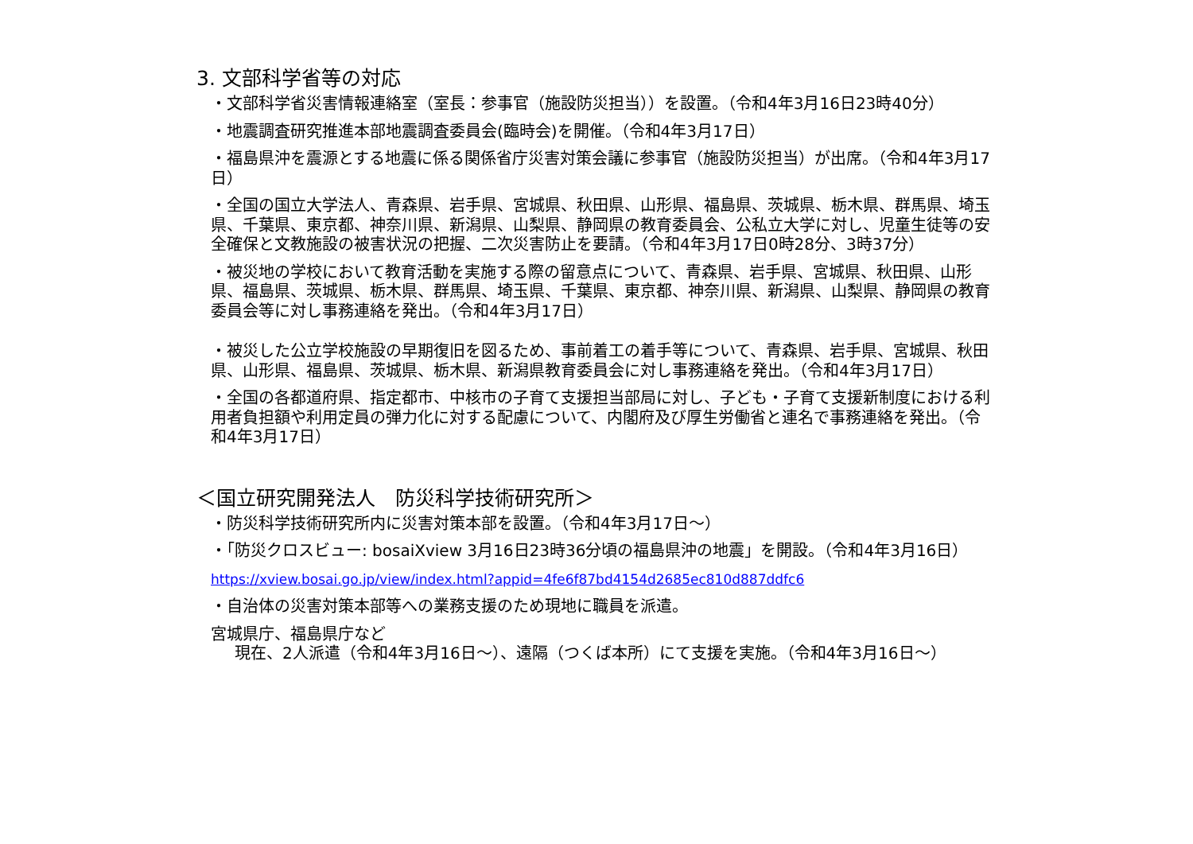3. 文部科学省等の対応
・文部科学省災害情報連絡室（室長：参事官（施設防災担当））を設置。（令和4年3月16日23時40分）
・地震調査研究推進本部地震調査委員会(臨時会)を開催。（令和4年3月17日）
・福島県沖を震源とする地震に係る関係省庁災害対策会議に参事官（施設防災担当）が出席。（令和4年3月17日）
・全国の国立大学法人、青森県、岩手県、宮城県、秋田県、山形県、福島県、茨城県、栃木県、群馬県、埼玉県、千葉県、東京都、神奈川県、新潟県、山梨県、静岡県の教育委員会、公私立大学に対し、児童生徒等の安全確保と文教施設の被害状況の把握、二次災害防止を要請。（令和4年3月17日0時28分、3時37分）
・被災地の学校において教育活動を実施する際の留意点について、青森県、岩手県、宮城県、秋田県、山形県、福島県、茨城県、栃木県、群馬県、埼玉県、千葉県、東京都、神奈川県、新潟県、山梨県、静岡県の教育委員会等に対し事務連絡を発出。（令和4年3月17日）
・被災した公立学校施設の早期復旧を図るため、事前着工の着手等について、青森県、岩手県、宮城県、秋田県、山形県、福島県、茨城県、栃木県、新潟県教育委員会に対し事務連絡を発出。（令和4年3月17日）
・全国の各都道府県、指定都市、中核市の子育て支援担当部局に対し、子ども・子育て支援新制度における利用者負担額や利用定員の弾力化に対する配慮について、内閣府及び厚生労働省と連名で事務連絡を発出。（令和4年3月17日）
＜国立研究開発法人　防災科学技術研究所＞
・防災科学技術研究所内に災害対策本部を設置。（令和4年3月17日～）
・「防災クロスビュー: bosaiXview 3月16日23時36分頃の福島県沖の地震」を開設。（令和4年3月16日）
https://xview.bosai.go.jp/view/index.html?appid=4fe6f87bd4154d2685ec810d887ddfc6
・自治体の災害対策本部等への業務支援のため現地に職員を派遣。
宮城県庁、福島県庁など
現在、2人派遣（令和4年3月16日～）、遠隔（つくば本所）にて支援を実施。（令和4年3月16日～）